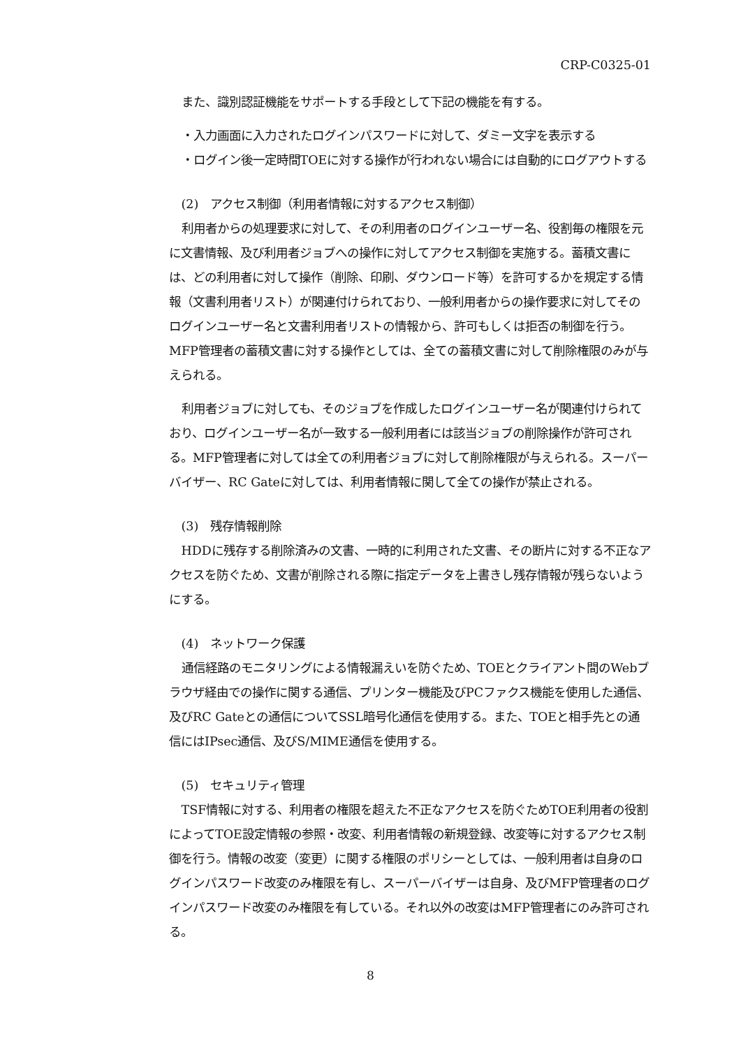CRP-C0325-01
また、識別認証機能をサポートする手段として下記の機能を有する。
・入力画面に入力されたログインパスワードに対して、ダミー文字を表示する
・ログイン後一定時間TOEに対する操作が行われない場合には自動的にログアウトする
(2)　アクセス制御（利用者情報に対するアクセス制御）
利用者からの処理要求に対して、その利用者のログインユーザー名、役割毎の権限を元に文書情報、及び利用者ジョブへの操作に対してアクセス制御を実施する。蓄積文書には、どの利用者に対して操作（削除、印刷、ダウンロード等）を許可するかを規定する情報（文書利用者リスト）が関連付けられており、一般利用者からの操作要求に対してそのログインユーザー名と文書利用者リストの情報から、許可もしくは拒否の制御を行う。MFP管理者の蓄積文書に対する操作としては、全ての蓄積文書に対して削除権限のみが与えられる。
利用者ジョブに対しても、そのジョブを作成したログインユーザー名が関連付けられており、ログインユーザー名が一致する一般利用者には該当ジョブの削除操作が許可される。MFP管理者に対しては全ての利用者ジョブに対して削除権限が与えられる。スーパーバイザー、RC Gateに対しては、利用者情報に関して全ての操作が禁止される。
(3)　残存情報削除
HDDに残存する削除済みの文書、一時的に利用された文書、その断片に対する不正なアクセスを防ぐため、文書が削除される際に指定データを上書きし残存情報が残らないようにする。
(4)　ネットワーク保護
通信経路のモニタリングによる情報漏えいを防ぐため、TOEとクライアント間のWebブラウザ経由での操作に関する通信、プリンター機能及びPCファクス機能を使用した通信、及びRC Gateとの通信についてSSL暗号化通信を使用する。また、TOEと相手先との通信にはIPsec通信、及びS/MIME通信を使用する。
(5)　セキュリティ管理
TSF情報に対する、利用者の権限を超えた不正なアクセスを防ぐためTOE利用者の役割によってTOE設定情報の参照・改変、利用者情報の新規登録、改変等に対するアクセス制御を行う。情報の改変（変更）に関する権限のポリシーとしては、一般利用者は自身のログインパスワード改変のみ権限を有し、スーパーバイザーは自身、及びMFP管理者のログインパスワード改変のみ権限を有している。それ以外の改変はMFP管理者にのみ許可される。
8